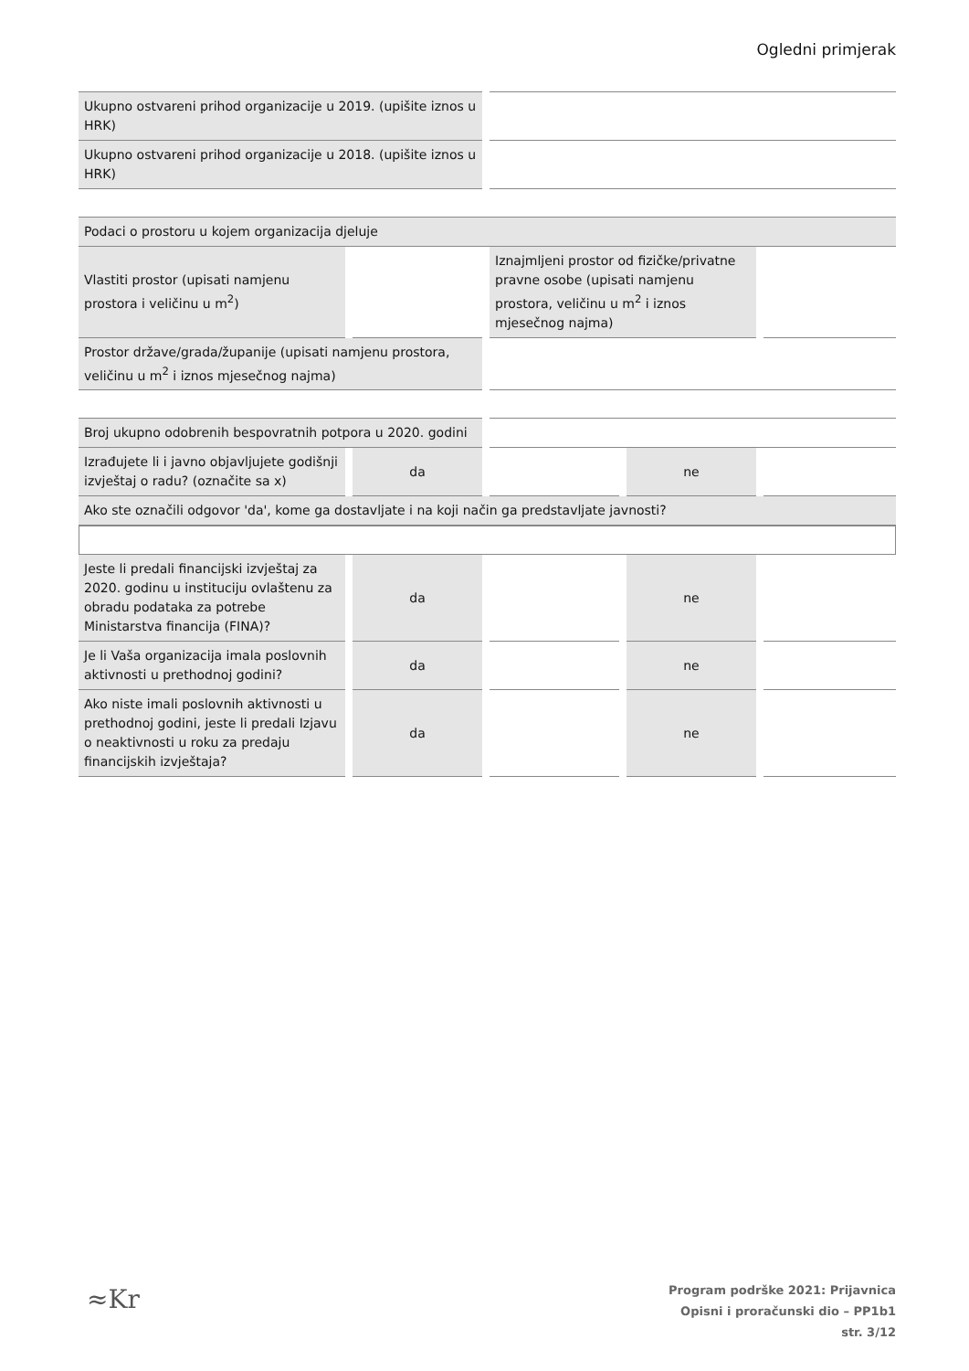Ogledni primjerak
| Ukupno ostvareni prihod organizacije u 2019. (upišite iznos u HRK) | |
| Ukupno ostvareni prihod organizacije u 2018. (upišite iznos u HRK) | |
| Podaci o prostoru u kojem organizacija djeluje | | | |
| Vlastiti prostor (upisati namjenu prostora i veličinu u m<sup>2</sup>) | | Iznajmljeni prostor od fizičke/privatne pravne osobe (upisati namjenu prostora, veličinu u m<sup>2</sup> i iznos mjesečnog najma) | |
| Prostor države/grada/županije (upisati namjenu prostora, veličinu u m<sup>2</sup> i iznos mjesečnog najma) | | | |
| Broj ukupno odobrenih bespovratnih potpora u 2020. godini | | | | |
| Izrađujete li i javno objavljujete godišnji izvještaj o radu? (označite sa x) | da | | ne | |
| Ako ste označili odgovor 'da', kome ga dostavljate i na koji način ga predstavljate javnosti? | | | | |
| Jeste li predali financijski izvještaj za 2020. godinu u instituciju ovlaštenu za obradu podataka za potrebe Ministarstva financija (FINA)? | da | | ne | |
| Je li Vaša organizacija imala poslovnih aktivnosti u prethodnoj godini? | da | | ne | |
| Ako niste imali poslovnih aktivnosti u prethodnoj godini, jeste li predali Izjavu o neaktivnosti u roku za predaju financijskih izvještaja? | da | | ne | |
≈Kr
Program podrške 2021: Prijavnica
Opisni i proračunski dio – PP1b1
str. 3/12